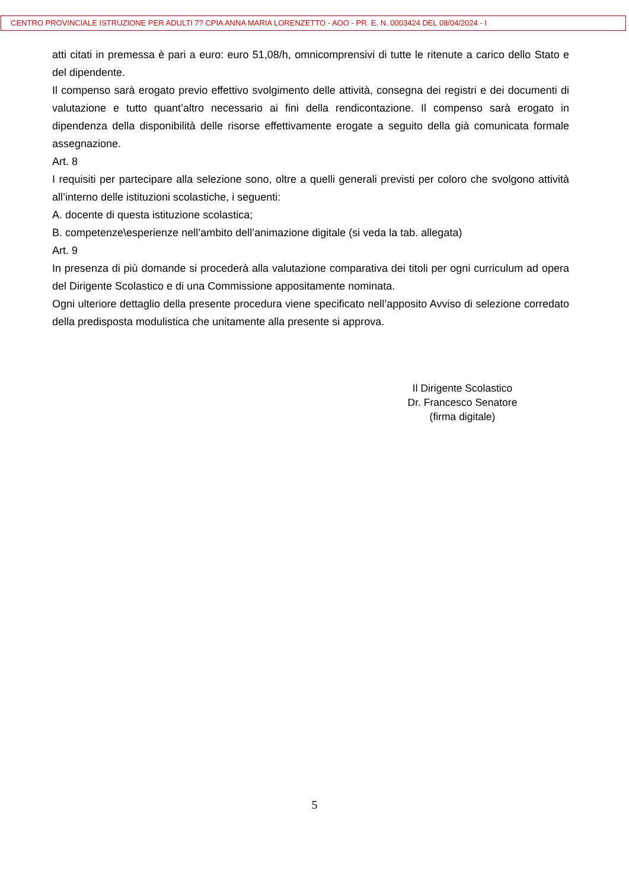CENTRO PROVINCIALE ISTRUZIONE PER ADULTI 7? CPIA ANNA MARIA LORENZETTO - AOO - PR. E. N. 0003424 DEL 08/04/2024 - I
atti citati in premessa è pari a euro: euro 51,08/h, omnicomprensivi di tutte le ritenute a carico dello Stato e del dipendente.
Il compenso sarà erogato previo effettivo svolgimento delle attività, consegna dei registri e dei documenti di valutazione e tutto quant’altro necessario ai fini della rendicontazione. Il compenso sarà erogato in dipendenza della disponibilità delle risorse effettivamente erogate a seguito della già comunicata formale assegnazione.
Art. 8
I requisiti per partecipare alla selezione sono, oltre a quelli generali previsti per coloro che svolgono attività all’interno delle istituzioni scolastiche, i seguenti:
A. docente di questa istituzione scolastica;
B. competenze\esperienze nell’ambito dell’animazione digitale (si veda la tab. allegata)
Art. 9
In presenza di più domande si procederà alla valutazione comparativa dei titoli per ogni curriculum ad opera del Dirigente Scolastico e di una Commissione appositamente nominata.
Ogni ulteriore dettaglio della presente procedura viene specificato nell’apposito Avviso di selezione corredato della predisposta modulistica che unitamente alla presente si approva.
Il Dirigente Scolastico
Dr. Francesco Senatore
(firma digitale)
5